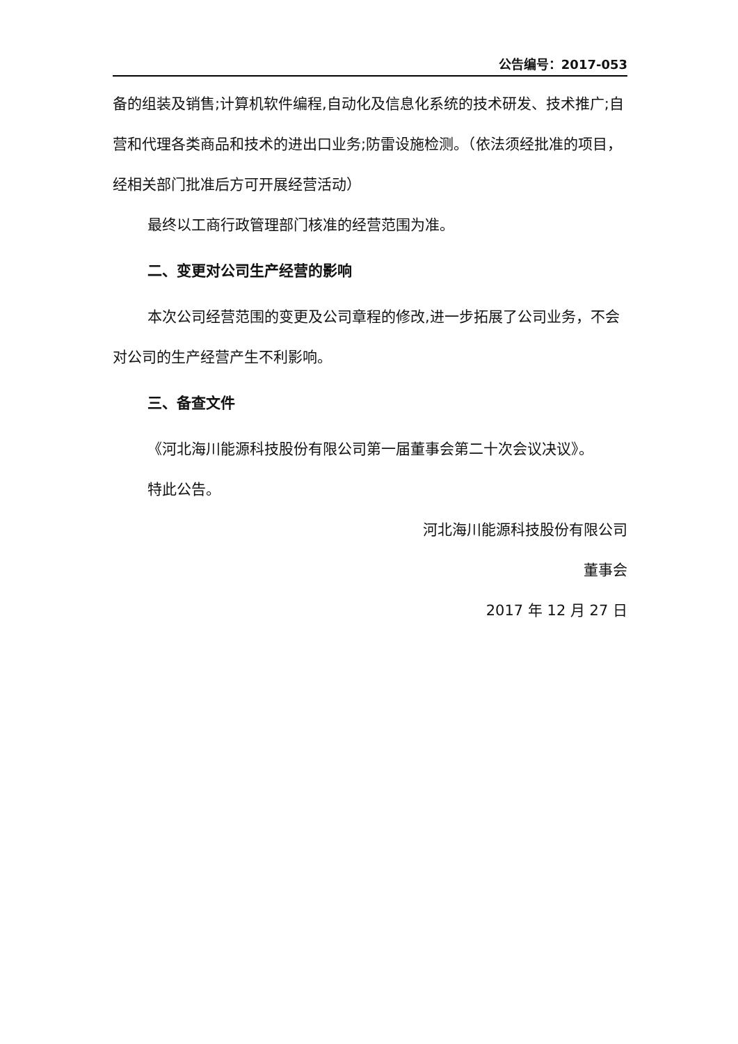公告编号：2017-053
备的组装及销售;计算机软件编程,自动化及信息化系统的技术研发、技术推广;自营和代理各类商品和技术的进出口业务;防雷设施检测。（依法须经批准的项目，经相关部门批准后方可开展经营活动）
最终以工商行政管理部门核准的经营范围为准。
二、变更对公司生产经营的影响
本次公司经营范围的变更及公司章程的修改,进一步拓展了公司业务，不会对公司的生产经营产生不利影响。
三、备查文件
《河北海川能源科技股份有限公司第一届董事会第二十次会议决议》。
特此公告。
河北海川能源科技股份有限公司
董事会
2017 年 12 月 27 日